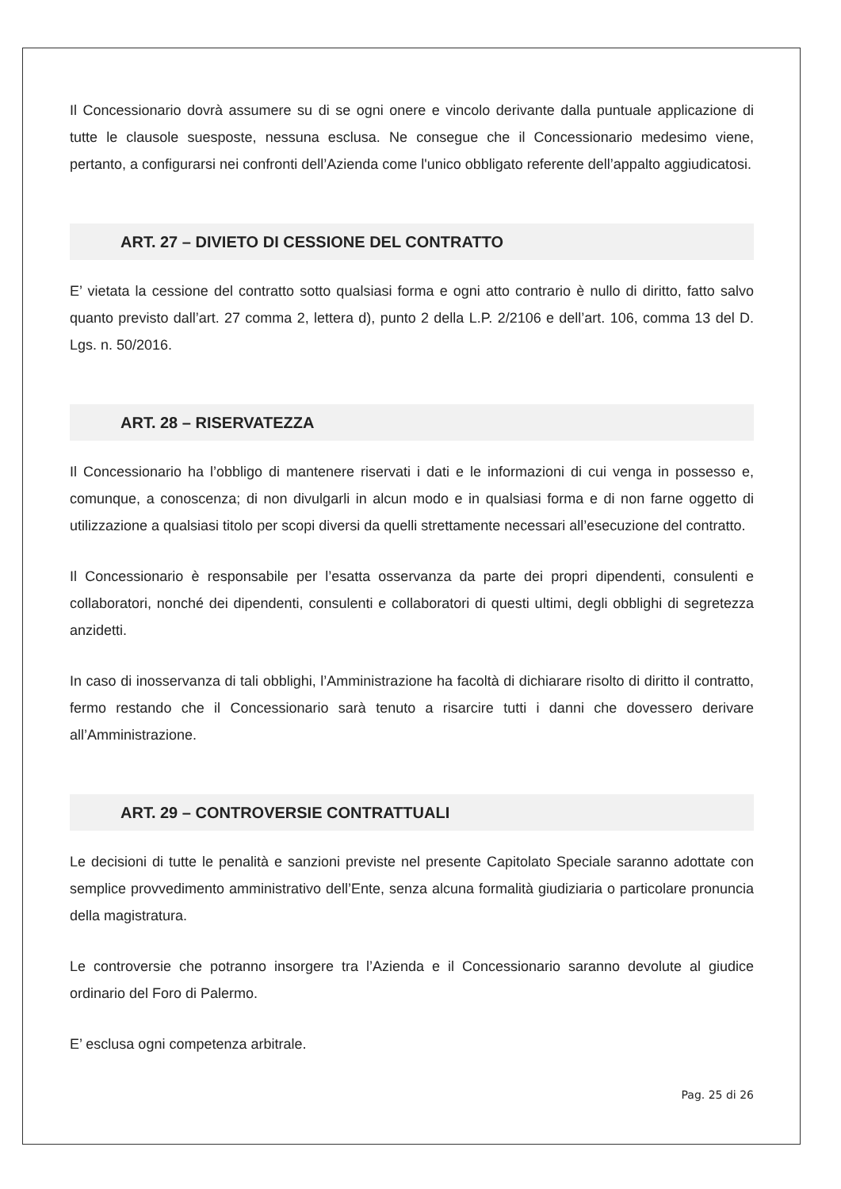Il Concessionario dovrà assumere su di se ogni onere e vincolo derivante dalla puntuale applicazione di tutte le clausole suesposte, nessuna esclusa. Ne consegue che il Concessionario medesimo viene, pertanto, a configurarsi nei confronti dell’Azienda come l'unico obbligato referente dell’appalto aggiudicatosi.
ART. 27 – DIVIETO DI CESSIONE DEL CONTRATTO
E’ vietata la cessione del contratto sotto qualsiasi forma e ogni atto contrario è nullo di diritto, fatto salvo quanto previsto dall’art. 27 comma 2, lettera d), punto 2 della L.P. 2/2106 e dell’art. 106, comma 13 del D. Lgs. n. 50/2016.
ART. 28 – RISERVATEZZA
Il Concessionario ha l’obbligo di mantenere riservati i dati e le informazioni di cui venga in possesso e, comunque, a conoscenza; di non divulgarli in alcun modo e in qualsiasi forma e di non farne oggetto di utilizzazione a qualsiasi titolo per scopi diversi da quelli strettamente necessari all’esecuzione del contratto.
Il Concessionario è responsabile per l’esatta osservanza da parte dei propri dipendenti, consulenti e collaboratori, nonché dei dipendenti, consulenti e collaboratori di questi ultimi, degli obblighi di segretezza anzidetti.
In caso di inosservanza di tali obblighi, l’Amministrazione ha facoltà di dichiarare risolto di diritto il contratto, fermo restando che il Concessionario sarà tenuto a risarcire tutti i danni che dovessero derivare all’Amministrazione.
ART. 29 – CONTROVERSIE CONTRATTUALI
Le decisioni di tutte le penalità e sanzioni previste nel presente Capitolato Speciale saranno adottate con semplice provvedimento amministrativo dell’Ente, senza alcuna formalità giudiziaria o particolare pronuncia della magistratura.
Le controversie che potranno insorgere tra l’Azienda e il Concessionario saranno devolute al giudice ordinario del Foro di Palermo.
E’ esclusa ogni competenza arbitrale.
Pag. 25 di 26